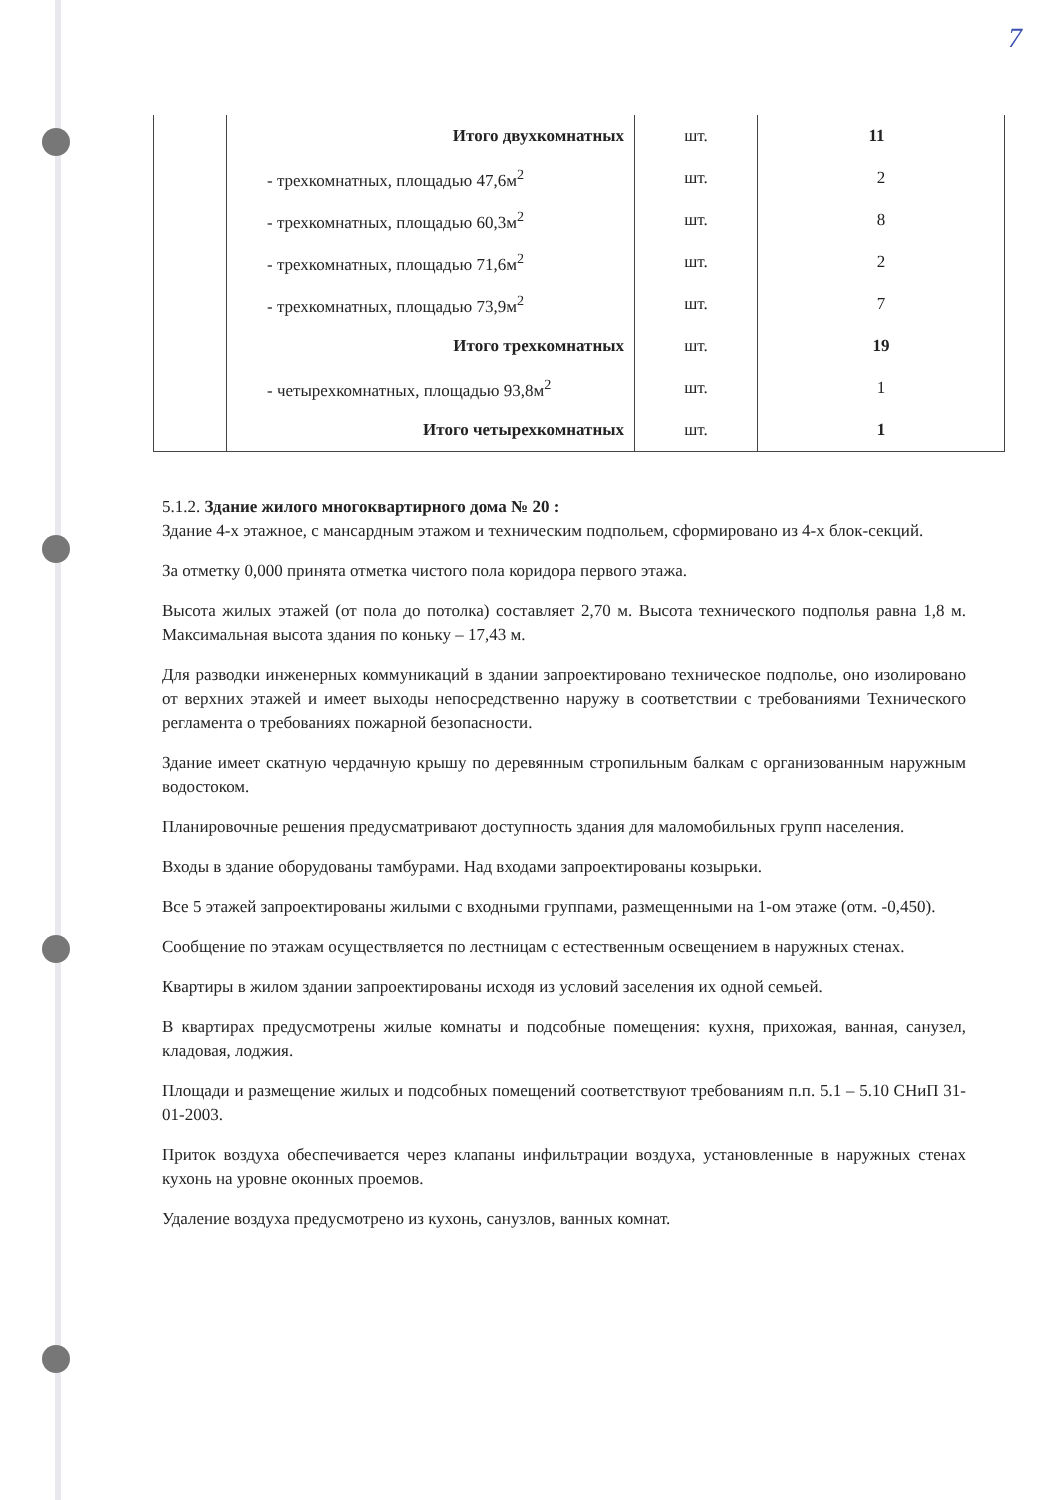7
| | Итого двухкомнатных | шт. | 11 |
| | - трехкомнатных, площадью 47,6м<sup>2</sup> | шт. | 2 |
| | - трехкомнатных, площадью 60,3м<sup>2</sup> | шт. | 8 |
| | - трехкомнатных, площадью 71,6м<sup>2</sup> | шт. | 2 |
| | - трехкомнатных, площадью 73,9м<sup>2</sup> | шт. | 7 |
| | Итого трехкомнатных | шт. | 19 |
| | - четырехкомнатных, площадью 93,8м<sup>2</sup> | шт. | 1 |
| | Итого четырехкомнатных | шт. | 1 |
5.1.2. Здание жилого многоквартирного дома № 20 :
Здание 4-х этажное, с мансардным этажом и техническим подпольем, сформировано из 4-х блок-секций.
За отметку 0,000 принята отметка чистого пола коридора первого этажа.
Высота жилых этажей (от пола до потолка) составляет 2,70 м. Высота технического подполья равна 1,8 м. Максимальная высота здания по коньку – 17,43 м.
Для разводки инженерных коммуникаций в здании запроектировано техническое подполье, оно изолировано от верхних этажей и имеет выходы непосредственно наружу в соответствии с требованиями Технического регламента о требованиях пожарной безопасности.
Здание имеет скатную чердачную крышу по деревянным стропильным балкам с организованным наружным водостоком.
Планировочные решения предусматривают доступность здания для маломобильных групп населения.
Входы в здание оборудованы тамбурами. Над входами запроектированы козырьки.
Все 5 этажей запроектированы жилыми с входными группами, размещенными на 1-ом этаже (отм. -0,450).
Сообщение по этажам осуществляется по лестницам с естественным освещением в наружных стенах.
Квартиры в жилом здании запроектированы исходя из условий заселения их одной семьей.
В квартирах предусмотрены жилые комнаты и подсобные помещения: кухня, прихожая, ванная, санузел, кладовая, лоджия.
Площади и размещение жилых и подсобных помещений соответствуют требованиям п.п. 5.1 – 5.10 СНиП 31-01-2003.
Приток воздуха обеспечивается через клапаны инфильтрации воздуха, установленные в наружных стенах кухонь на уровне оконных проемов.
Удаление воздуха предусмотрено из кухонь, санузлов, ванных комнат.